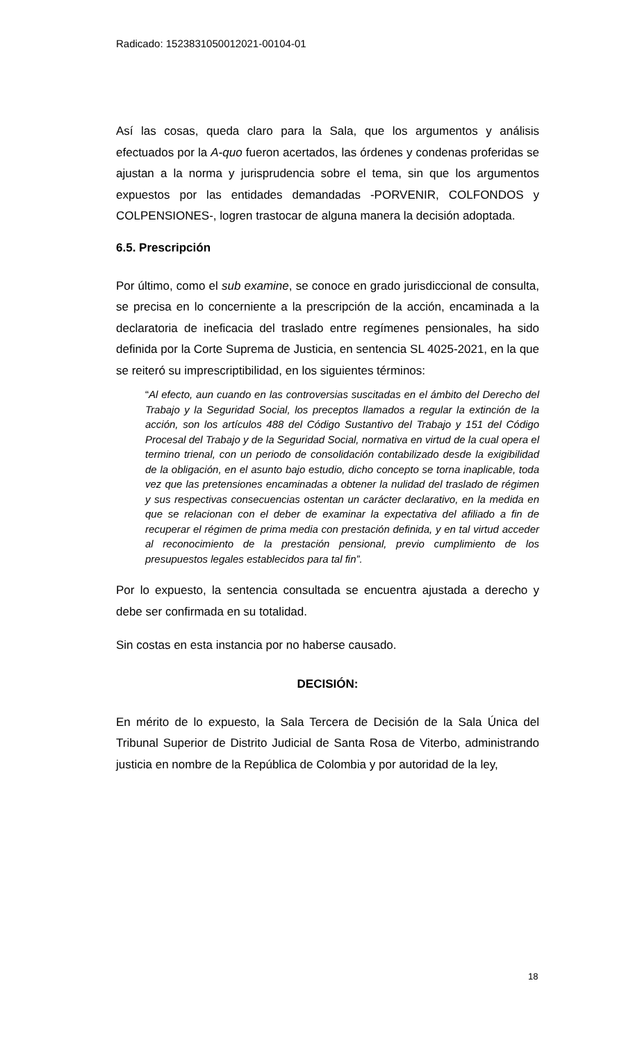Radicado: 1523831050012021-00104-01
Así las cosas, queda claro para la Sala, que los argumentos y análisis efectuados por la A-quo fueron acertados, las órdenes y condenas proferidas se ajustan a la norma y jurisprudencia sobre el tema, sin que los argumentos expuestos por las entidades demandadas -PORVENIR, COLFONDOS y COLPENSIONES-, logren trastocar de alguna manera la decisión adoptada.
6.5. Prescripción
Por último, como el sub examine, se conoce en grado jurisdiccional de consulta, se precisa en lo concerniente a la prescripción de la acción, encaminada a la declaratoria de ineficacia del traslado entre regímenes pensionales, ha sido definida por la Corte Suprema de Justicia, en sentencia SL 4025-2021, en la que se reiteró su imprescriptibilidad, en los siguientes términos:
“Al efecto, aun cuando en las controversias suscitadas en el ámbito del Derecho del Trabajo y la Seguridad Social, los preceptos llamados a regular la extinción de la acción, son los artículos 488 del Código Sustantivo del Trabajo y 151 del Código Procesal del Trabajo y de la Seguridad Social, normativa en virtud de la cual opera el termino trienal, con un periodo de consolidación contabilizado desde la exigibilidad de la obligación, en el asunto bajo estudio, dicho concepto se torna inaplicable, toda vez que las pretensiones encaminadas a obtener la nulidad del traslado de régimen y sus respectivas consecuencias ostentan un carácter declarativo, en la medida en que se relacionan con el deber de examinar la expectativa del afiliado a fin de recuperar el régimen de prima media con prestación definida, y en tal virtud acceder al reconocimiento de la prestación pensional, previo cumplimiento de los presupuestos legales establecidos para tal fin”.
Por lo expuesto, la sentencia consultada se encuentra ajustada a derecho y debe ser confirmada en su totalidad.
Sin costas en esta instancia por no haberse causado.
DECISIÓN:
En mérito de lo expuesto, la Sala Tercera de Decisión de la Sala Única del Tribunal Superior de Distrito Judicial de Santa Rosa de Viterbo, administrando justicia en nombre de la República de Colombia y por autoridad de la ley,
18